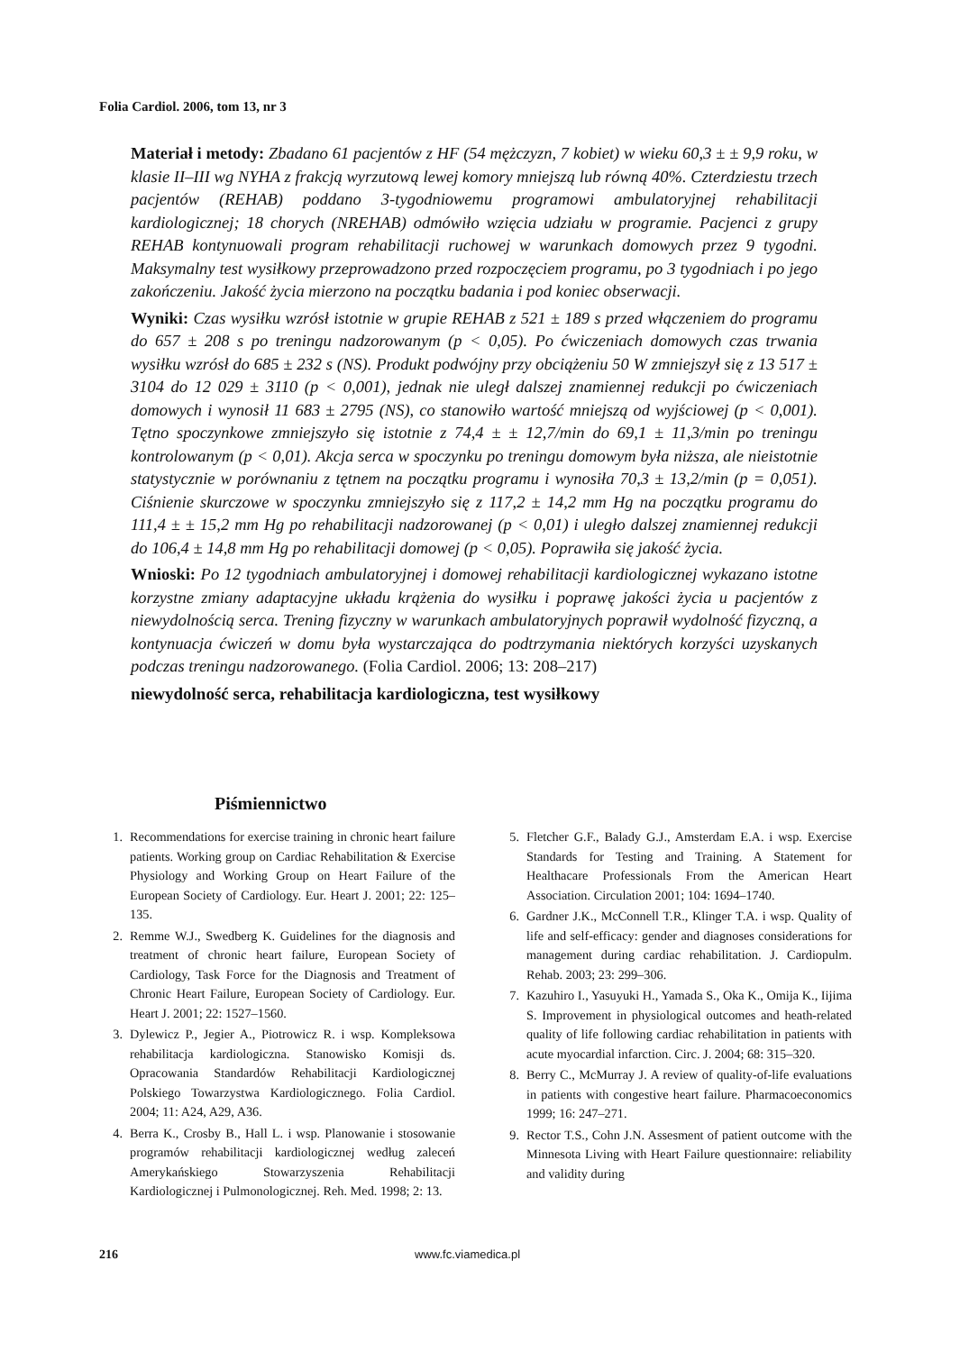Folia Cardiol. 2006, tom 13, nr 3
Materiał i metody: Zbadano 61 pacjentów z HF (54 mężczyzn, 7 kobiet) w wieku 60,3 ± ± 9,9 roku, w klasie II–III wg NYHA z frakcją wyrzutową lewej komory mniejszą lub równą 40%. Czterdziestu trzech pacjentów (REHAB) poddano 3-tygodniowemu programowi ambulatoryjnej rehabilitacji kardiologicznej; 18 chorych (NREHAB) odmówiło wzięcia udziału w programie. Pacjenci z grupy REHAB kontynuowali program rehabilitacji ruchowej w warunkach domowych przez 9 tygodni. Maksymalny test wysiłkowy przeprowadzono przed rozpoczęciem programu, po 3 tygodniach i po jego zakończeniu. Jakość życia mierzono na początku badania i pod koniec obserwacji.
Wyniki: Czas wysiłku wzrósł istotnie w grupie REHAB z 521 ± 189 s przed włączeniem do programu do 657 ± 208 s po treningu nadzorowanym (p < 0,05). Po ćwiczeniach domowych czas trwania wysiłku wzrósł do 685 ± 232 s (NS). Produkt podwójny przy obciążeniu 50 W zmniejszył się z 13 517 ± 3104 do 12 029 ± 3110 (p < 0,001), jednak nie uległ dalszej znamiennej redukcji po ćwiczeniach domowych i wynosił 11 683 ± 2795 (NS), co stanowiło wartość mniejszą od wyjściowej (p < 0,001). Tętno spoczynkowe zmniejszyło się istotnie z 74,4 ± ± 12,7/min do 69,1 ± 11,3/min po treningu kontrolowanym (p < 0,01). Akcja serca w spoczynku po treningu domowym była niższa, ale nieistotnie statystycznie w porównaniu z tętnem na początku programu i wynosiła 70,3 ± 13,2/min (p = 0,051). Ciśnienie skurczowe w spoczynku zmniejszyło się z 117,2 ± 14,2 mm Hg na początku programu do 111,4 ± ± 15,2 mm Hg po rehabilitacji nadzorowanej (p < 0,01) i uległo dalszej znamiennej redukcji do 106,4 ± 14,8 mm Hg po rehabilitacji domowej (p < 0,05). Poprawiła się jakość życia.
Wnioski: Po 12 tygodniach ambulatoryjnej i domowej rehabilitacji kardiologicznej wykazano istotne korzystne zmiany adaptacyjne układu krążenia do wysiłku i poprawę jakości życia u pacjentów z niewydolnością serca. Trening fizyczny w warunkach ambulatoryjnych poprawił wydolność fizyczną, a kontynuacja ćwiczeń w domu była wystarczająca do podtrzymania niektórych korzyści uzyskanych podczas treningu nadzorowanego. (Folia Cardiol. 2006; 13: 208–217)
niewydolność serca, rehabilitacja kardiologiczna, test wysiłkowy
Piśmiennictwo
1. Recommendations for exercise training in chronic heart failure patients. Working group on Cardiac Rehabilitation & Exercise Physiology and Working Group on Heart Failure of the European Society of Cardiology. Eur. Heart J. 2001; 22: 125–135.
2. Remme W.J., Swedberg K. Guidelines for the diagnosis and treatment of chronic heart failure, European Society of Cardiology, Task Force for the Diagnosis and Treatment of Chronic Heart Failure, European Society of Cardiology. Eur. Heart J. 2001; 22: 1527–1560.
3. Dylewicz P., Jegier A., Piotrowicz R. i wsp. Kompleksowa rehabilitacja kardiologiczna. Stanowisko Komisji ds. Opracowania Standardów Rehabilitacji Kardiologicznej Polskiego Towarzystwa Kardiologicznego. Folia Cardiol. 2004; 11: A24, A29, A36.
4. Berra K., Crosby B., Hall L. i wsp. Planowanie i stosowanie programów rehabilitacji kardiologicznej według zaleceń Amerykańskiego Stowarzyszenia Rehabilitacji Kardiologicznej i Pulmonologicznej. Reh. Med. 1998; 2: 13.
5. Fletcher G.F., Balady G.J., Amsterdam E.A. i wsp. Exercise Standards for Testing and Training. A Statement for Healthacare Professionals From the American Heart Association. Circulation 2001; 104: 1694–1740.
6. Gardner J.K., McConnell T.R., Klinger T.A. i wsp. Quality of life and self-efficacy: gender and diagnoses considerations for management during cardiac rehabilitation. J. Cardiopulm. Rehab. 2003; 23: 299–306.
7. Kazuhiro I., Yasuyuki H., Yamada S., Oka K., Omija K., Iijima S. Improvement in physiological outcomes and heath-related quality of life following cardiac rehabilitation in patients with acute myocardial infarction. Circ. J. 2004; 68: 315–320.
8. Berry C., McMurray J. A review of quality-of-life evaluations in patients with congestive heart failure. Pharmacoeconomics 1999; 16: 247–271.
9. Rector T.S., Cohn J.N. Assesment of patient outcome with the Minnesota Living with Heart Failure questionnaire: reliability and validity during
216 www.fc.viamedica.pl